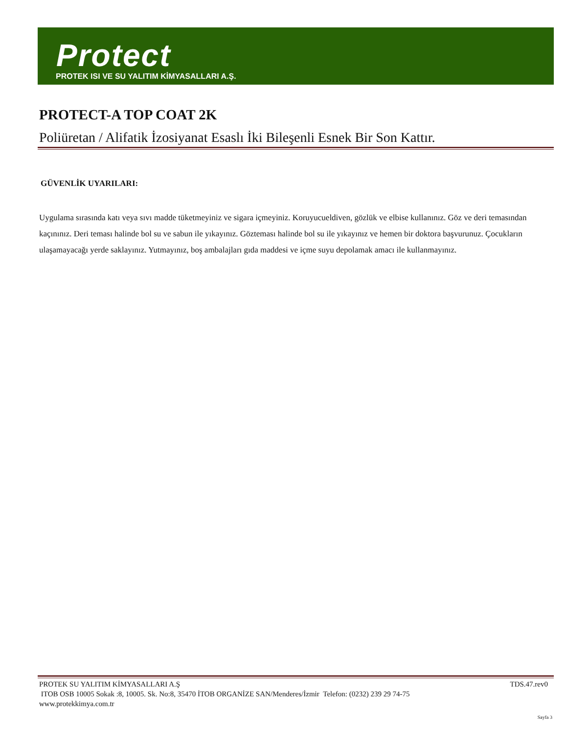Protect
PROTEK ISI VE SU YALITIM KİMYASALLARI A.Ş.
PROTECT-A TOP COAT 2K
Poliüretan / Alifatik İzosiyanat Esaslı İki Bileşenli Esnek Bir Son Kattır.
GÜVENLİK UYARILARI:
Uygulama sırasında katı veya sıvı madde tüketmeyiniz ve sigara içmeyiniz. Koruyucueldiven, gözlük ve elbise kullanınız. Göz ve deri temasından kaçınınız. Deri teması halinde bol su ve sabun ile yıkayınız. Gözteması halinde bol su ile yıkayınız ve hemen bir doktora başvurunuz. Çocukların ulaşamayacağı yerde saklayınız. Yutmayınız, boş ambalajları gıda maddesi ve içme suyu depolamak amacı ile kullanmayınız.
TDS.47.rev0 PROTEK SU YALITIM KİMYASALLARI A.Ş
ITOB OSB 10005 Sokak :8, 10005. Sk. No:8, 35470 İTOB ORGANİZE SAN/Menderes/İzmir Telefon: (0232) 239 29 74-75
www.protekkimya.com.tr
Sayfa 3